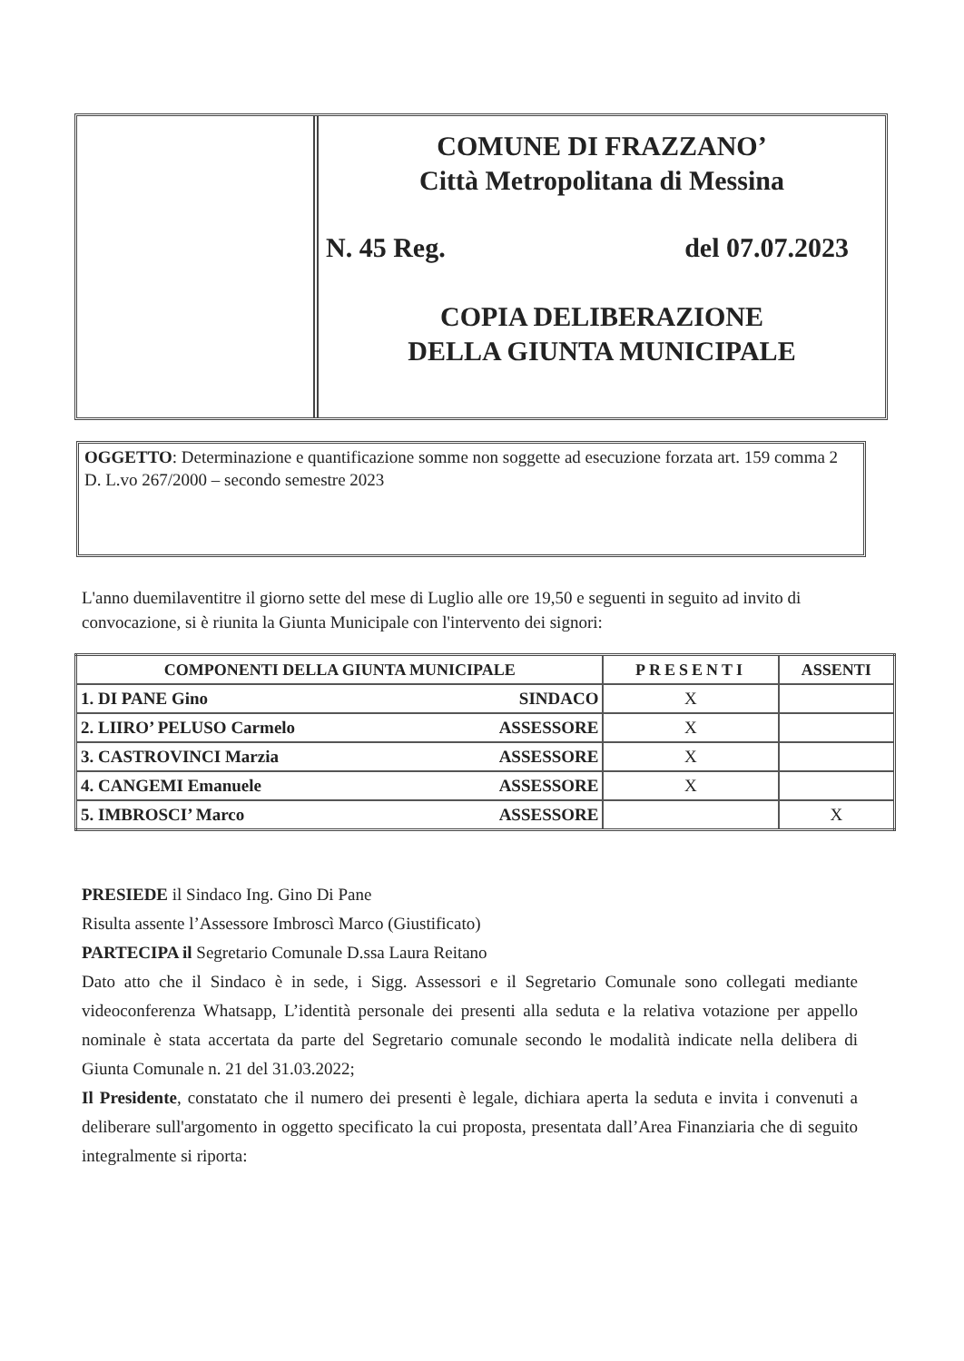COMUNE DI FRAZZANO’
Città Metropolitana di Messina
N. 45 Reg. del 07.07.2023
COPIA DELIBERAZIONE
DELLA GIUNTA MUNICIPALE
OGGETTO: Determinazione e quantificazione somme non soggette ad esecuzione forzata art. 159 comma 2 D. L.vo 267/2000 – secondo semestre 2023
L'anno duemilaventitre il giorno sette del mese di Luglio alle ore 19,50 e seguenti in seguito ad invito di convocazione, si è riunita la Giunta Municipale con l'intervento dei signori:
| COMPONENTI DELLA GIUNTA MUNICIPALE | PRESENTI | ASSENTI |
| --- | --- | --- |
| 1. DI PANE Gino SINDACO | X | |
| 2. LIIRO’ PELUSO Carmelo ASSESSORE | X | |
| 3. CASTROVINCI Marzia ASSESSORE | X | |
| 4. CANGEMI Emanuele ASSESSORE | X | |
| 5. IMBROSCI’ Marco ASSESSORE | | X |
PRESIEDE il Sindaco Ing. Gino Di Pane
Risulta assente l’Assessore Imbroscì Marco (Giustificato)
PARTECIPA il Segretario Comunale D.ssa Laura Reitano
Dato atto che il Sindaco è in sede, i Sigg. Assessori e il Segretario Comunale sono collegati mediante videoconferenza Whatsapp, L’identità personale dei presenti alla seduta e la relativa votazione per appello nominale è stata accertata da parte del Segretario comunale secondo le modalità indicate nella delibera di Giunta Comunale n. 21 del 31.03.2022;
Il Presidente, constatato che il numero dei presenti è legale, dichiara aperta la seduta e invita i convenuti a deliberare sull'argomento in oggetto specificato la cui proposta, presentata dall’Area Finanziaria che di seguito integralmente si riporta: